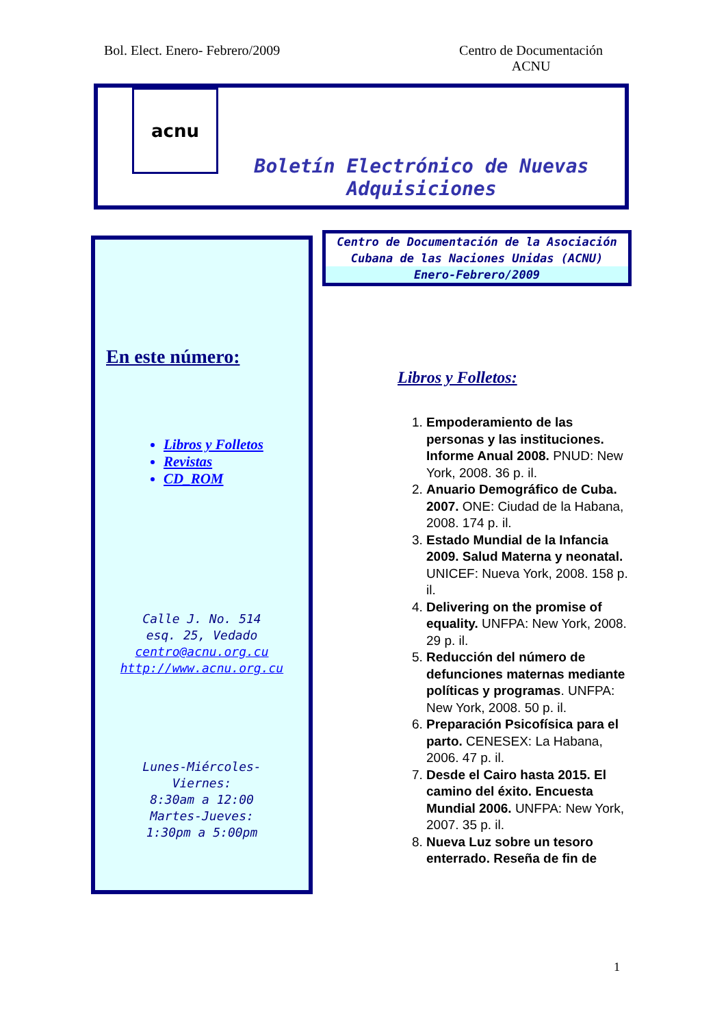Bol. Elect. Enero- Febrero/2009
Centro de Documentación
ACNU
acnu
Boletín Electrónico de Nuevas Adquisiciones
En este número:
Libros y Folletos
Revistas
CD_ROM
Calle J. No. 514
esq. 25, Vedado
centro@acnu.org.cu
http://www.acnu.org.cu
Lunes-Miércoles-
Viernes:
8:30am a 12:00
Martes-Jueves:
1:30pm a 5:00pm
Centro de Documentación de la Asociación Cubana de las Naciones Unidas (ACNU)
Enero-Febrero/2009
Libros y Folletos:
1. Empoderamiento de las personas y las instituciones. Informe Anual 2008. PNUD: New York, 2008. 36 p. il.
2. Anuario Demográfico de Cuba. 2007. ONE: Ciudad de la Habana, 2008. 174 p. il.
3. Estado Mundial de la Infancia 2009. Salud Materna y neonatal. UNICEF: Nueva York, 2008. 158 p. il.
4. Delivering on the promise of equality. UNFPA: New York, 2008. 29 p. il.
5. Reducción del número de defunciones maternas mediante políticas y programas. UNFPA: New York, 2008. 50 p. il.
6. Preparación Psicofísica para el parto. CENESEX: La Habana, 2006. 47 p. il.
7. Desde el Cairo hasta 2015. El camino del éxito. Encuesta Mundial 2006. UNFPA: New York, 2007. 35 p. il.
8. Nueva Luz sobre un tesoro enterrado. Reseña de fin de
1